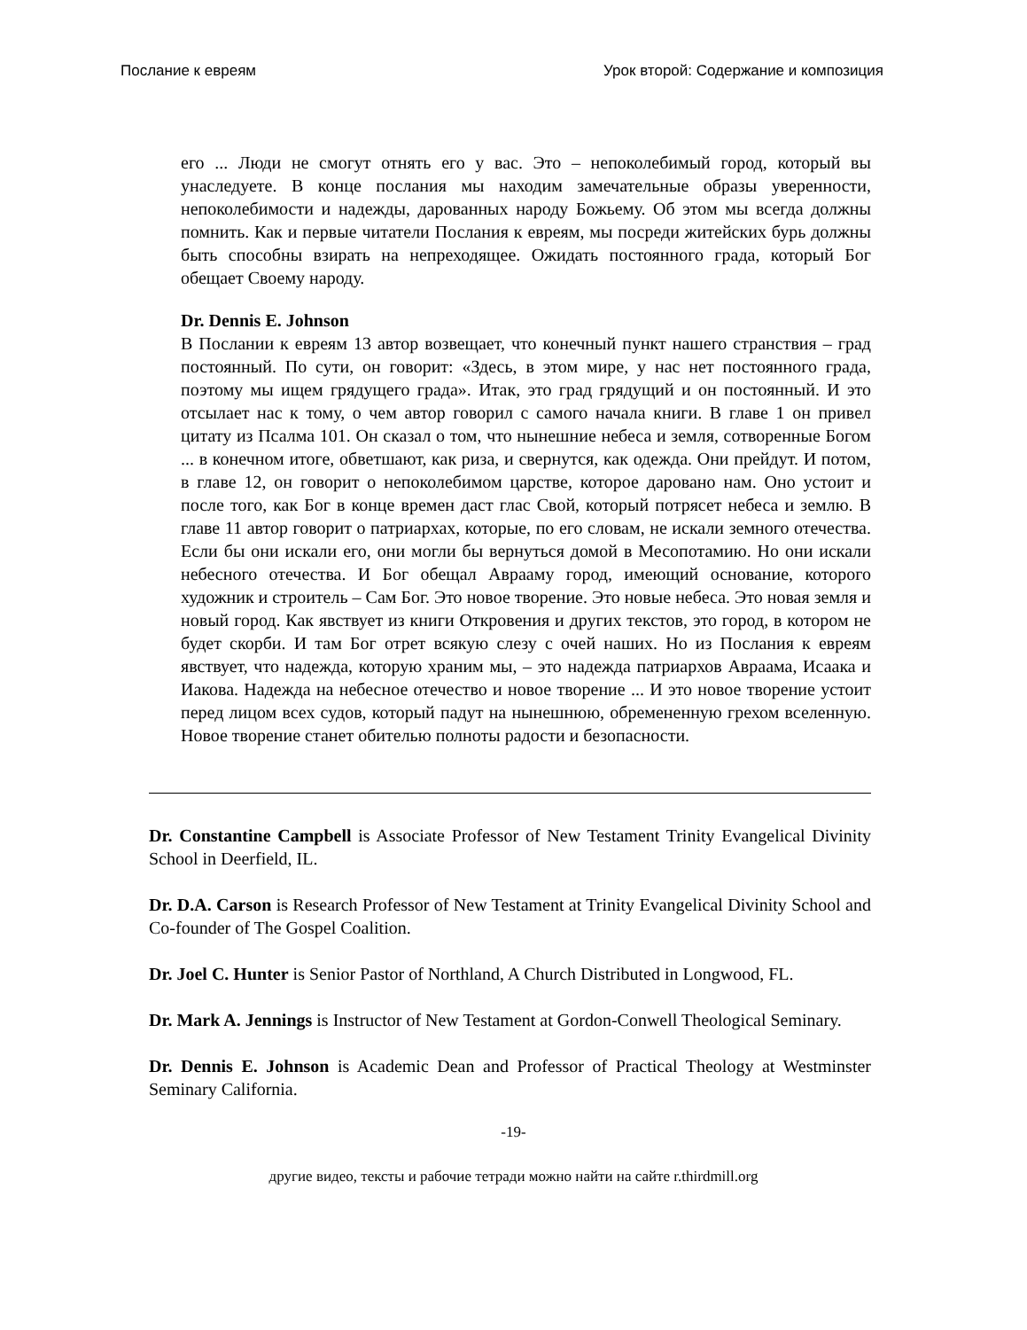Послание к евреям Урок второй: Содержание и композиция
его ... Люди не смогут отнять его у вас. Это – непоколебимый город, который вы унаследуете. В конце послания мы находим замечательные образы уверенности, непоколебимости и надежды, дарованных народу Божьему. Об этом мы всегда должны помнить. Как и первые читатели Послания к евреям, мы посреди житейских бурь должны быть способны взирать на непреходящее. Ожидать постоянного града, который Бог обещает Своему народу.
Dr. Dennis E. Johnson
В Послании к евреям 13 автор возвещает, что конечный пункт нашего странствия – град постоянный. По сути, он говорит: «Здесь, в этом мире, у нас нет постоянного града, поэтому мы ищем грядущего града». Итак, это град грядущий и он постоянный. И это отсылает нас к тому, о чем автор говорил с самого начала книги. В главе 1 он привел цитату из Псалма 101. Он сказал о том, что нынешние небеса и земля, сотворенные Богом ... в конечном итоге, обветшают, как риза, и свернутся, как одежда. Они прейдут. И потом, в главе 12, он говорит о непоколебимом царстве, которое даровано нам. Оно устоит и после того, как Бог в конце времен даст глас Свой, который потрясет небеса и землю. В главе 11 автор говорит о патриархах, которые, по его словам, не искали земного отечества. Если бы они искали его, они могли бы вернуться домой в Месопотамию. Но они искали небесного отечества. И Бог обещал Аврааму город, имеющий основание, которого художник и строитель – Сам Бог. Это новое творение. Это новые небеса. Это новая земля и новый город. Как явствует из книги Откровения и других текстов, это город, в котором не будет скорби. И там Бог отрет всякую слезу с очей наших. Но из Послания к евреям явствует, что надежда, которую храним мы, – это надежда патриархов Авраама, Исаака и Иакова. Надежда на небесное отечество и новое творение ... И это новое творение устоит перед лицом всех судов, который падут на нынешнюю, обремененную грехом вселенную. Новое творение станет обителью полноты радости и безопасности.
Dr. Constantine Campbell is Associate Professor of New Testament Trinity Evangelical Divinity School in Deerfield, IL.
Dr. D.A. Carson is Research Professor of New Testament at Trinity Evangelical Divinity School and Co-founder of The Gospel Coalition.
Dr. Joel C. Hunter is Senior Pastor of Northland, A Church Distributed in Longwood, FL.
Dr. Mark A. Jennings is Instructor of New Testament at Gordon-Conwell Theological Seminary.
Dr. Dennis E. Johnson is Academic Dean and Professor of Practical Theology at Westminster Seminary California.
-19-
другие видео, тексты и рабочие тетради можно найти на сайте r.thirdmill.org